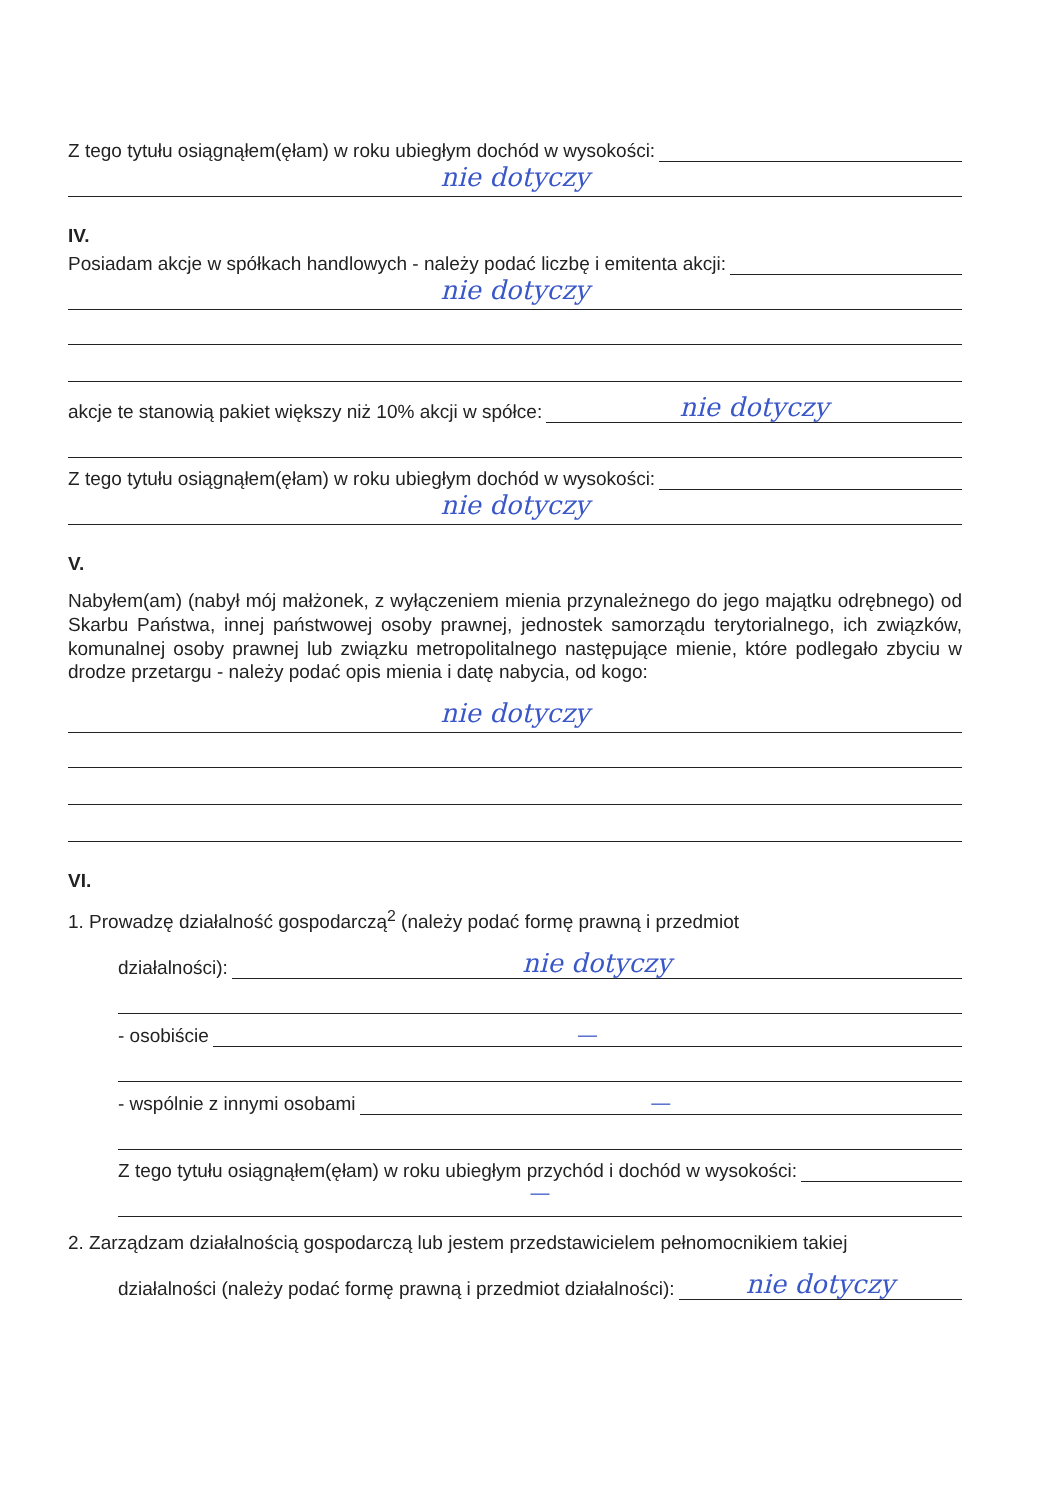Z tego tytułu osiągnąłem(ęłam) w roku ubiegłym dochód w wysokości:
nie dotyczy
IV.
Posiadam akcje w spółkach handlowych - należy podać liczbę i emitenta akcji:
nie dotyczy
akcje te stanowią pakiet większy niż 10% akcji w spółce: nie dotyczy
Z tego tytułu osiągnąłem(ęłam) w roku ubiegłym dochód w wysokości:
nie dotyczy
V.
Nabyłem(am) (nabył mój małżonek, z wyłączeniem mienia przynależnego do jego majątku odrębnego) od Skarbu Państwa, innej państwowej osoby prawnej, jednostek samorządu terytorialnego, ich związków, komunalnej osoby prawnej lub związku metropolitalnego następujące mienie, które podlegało zbyciu w drodze przetargu - należy podać opis mienia i datę nabycia, od kogo:
nie dotyczy
VI.
1. Prowadzę działalność gospodarczą<sup>2</sup> (należy podać formę prawną i przedmiot
działalności): nie dotyczy
- osobiście —
- wspólnie z innymi osobami —
Z tego tytułu osiągnąłem(ęłam) w roku ubiegłym przychód i dochód w wysokości:
—
2. Zarządzam działalnością gospodarczą lub jestem przedstawicielem pełnomocnikiem takiej
działalności (należy podać formę prawną i przedmiot działalności): nie dotyczy